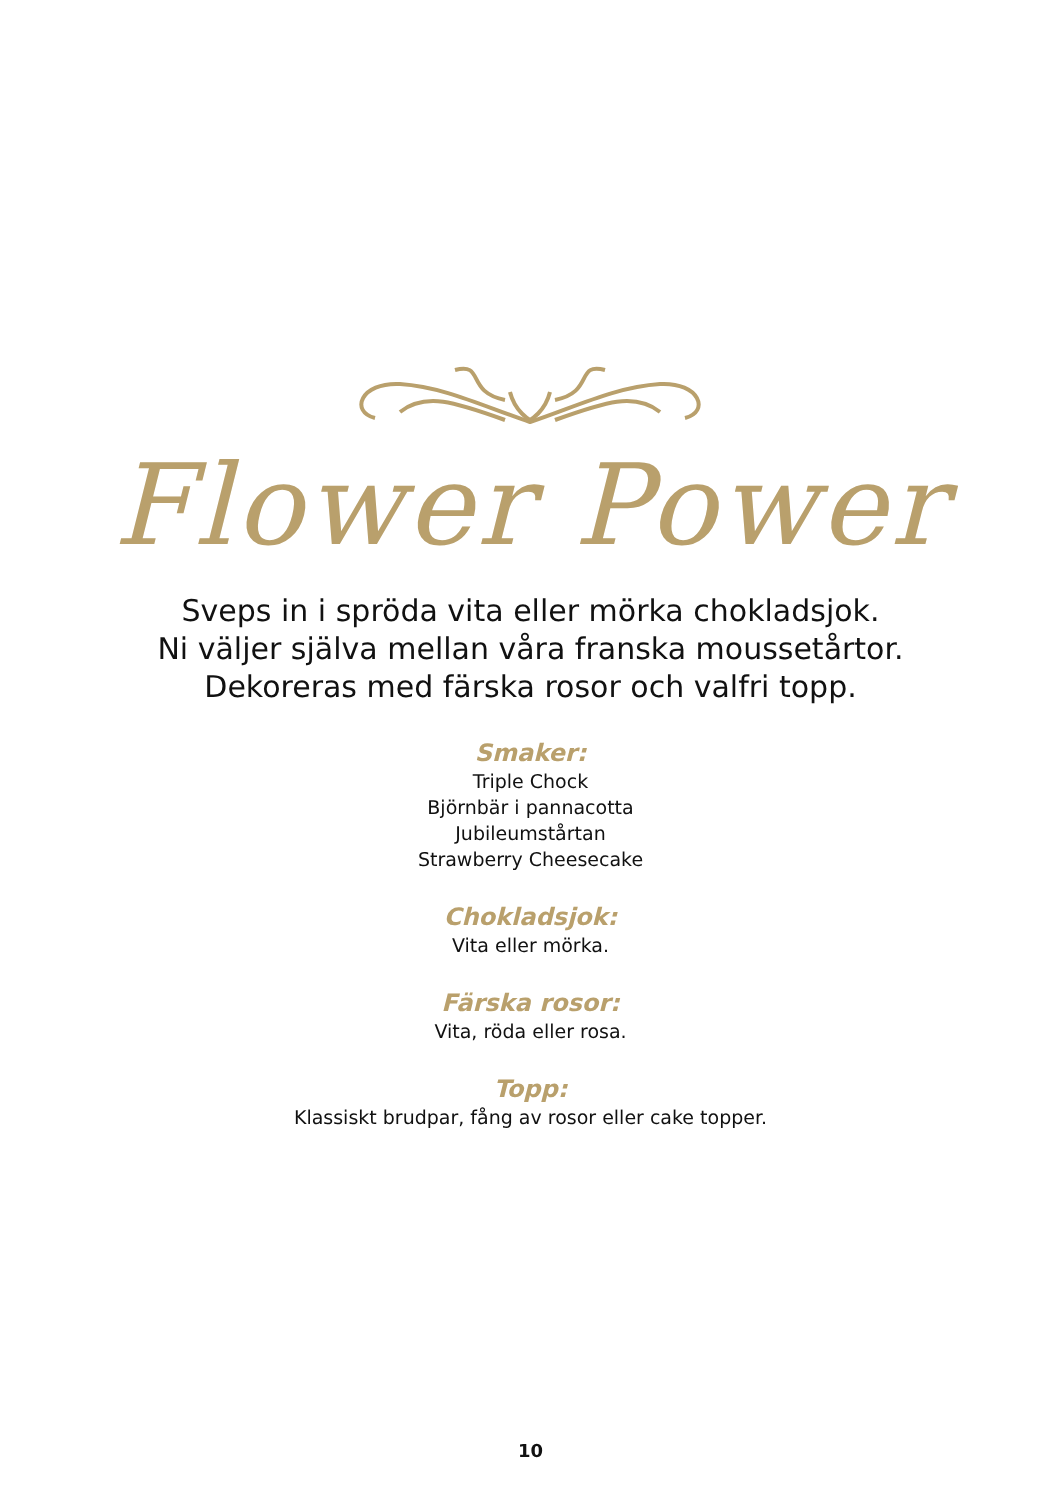Flower Power
Sveps in i spröda vita eller mörka chokladsjok.
Ni väljer själva mellan våra franska moussetårtor.
Dekoreras med färska rosor och valfri topp.
Smaker:
Triple Chock
Björnbär i pannacotta
Jubileumstårtan
Strawberry Cheesecake
Chokladsjok:
Vita eller mörka.
Färska rosor:
Vita, röda eller rosa.
Topp:
Klassiskt brudpar, fång av rosor eller cake topper.
10